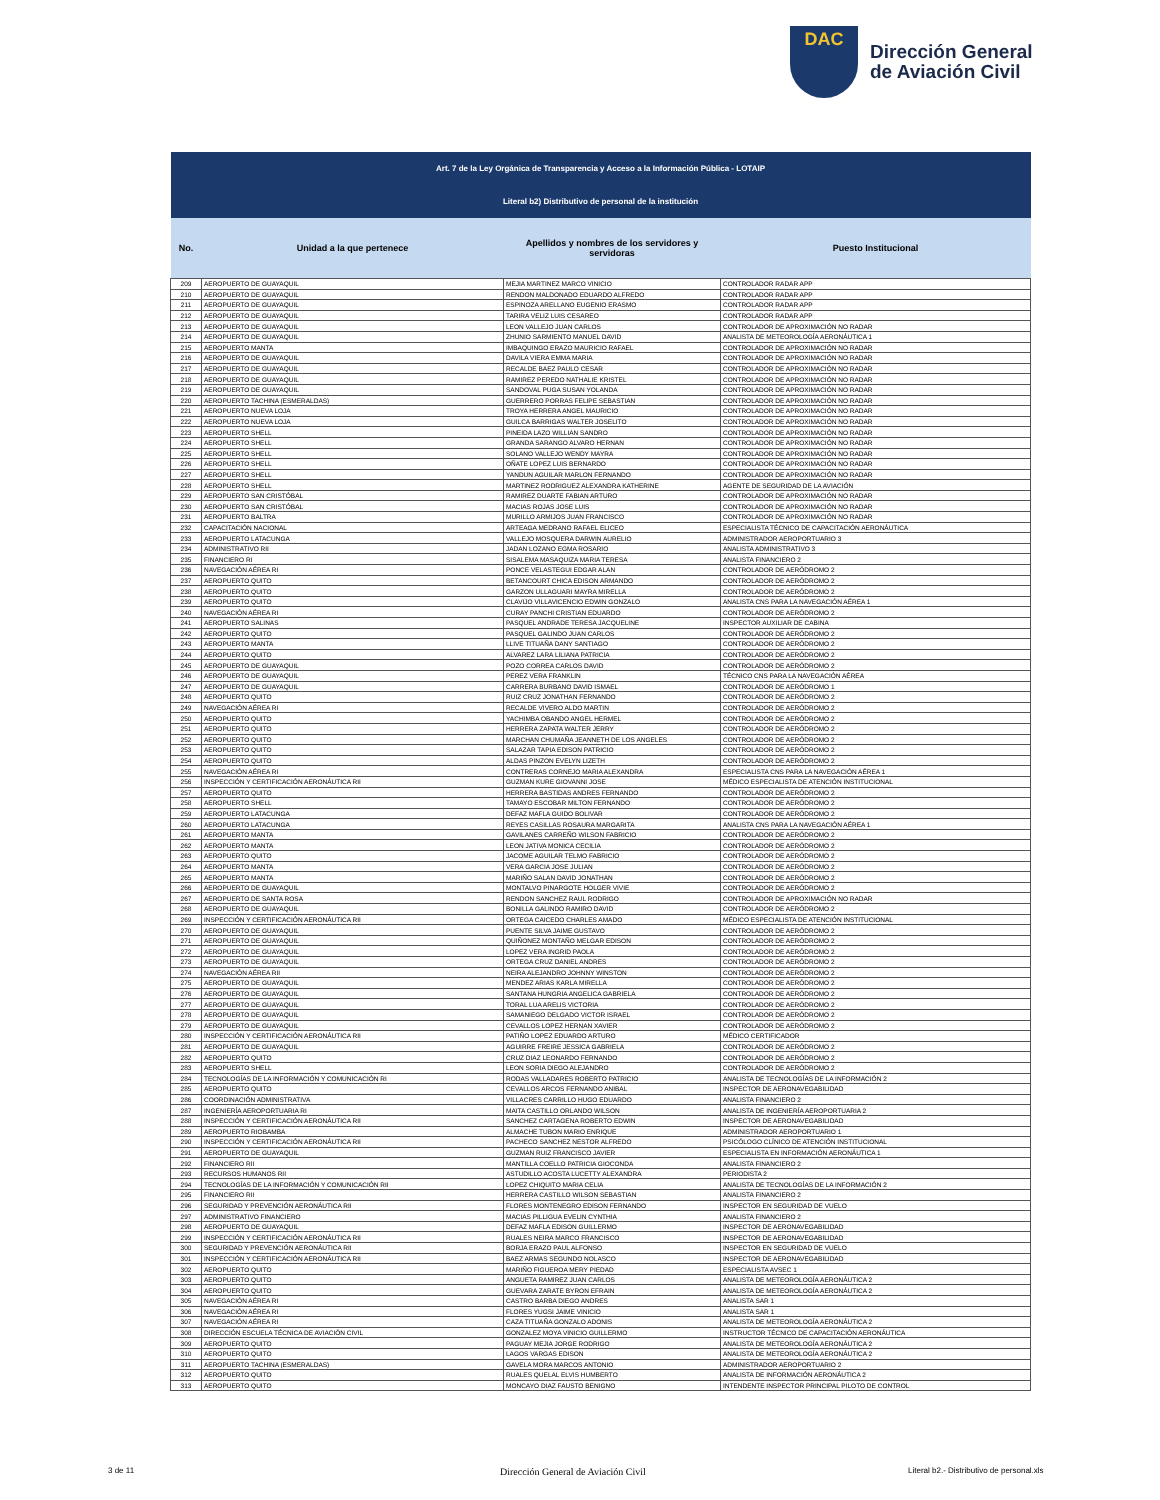DAC
Dirección General
de Aviación Civil
| Art. 7 de la Ley Orgánica de Transparencia y Acceso a la Información Pública - LOTAIP | | | |
| --- | --- | --- | --- |
| Literal b2) Distributivo de personal de la institución | | | |
| No. | Unidad a la que pertenece | Apellidos y nombres de los servidores y servidoras | Puesto Institucional |
| 209 | AEROPUERTO DE GUAYAQUIL | MEJIA MARTINEZ MARCO VINICIO | CONTROLADOR RADAR APP |
| 210 | AEROPUERTO DE GUAYAQUIL | RENDON MALDONADO EDUARDO ALFREDO | CONTROLADOR RADAR APP |
| 211 | AEROPUERTO DE GUAYAQUIL | ESPINOZA ARELLANO EUGENIO ERASMO | CONTROLADOR RADAR APP |
| 212 | AEROPUERTO DE GUAYAQUIL | TARIRA VELIZ LUIS CESAREO | CONTROLADOR RADAR APP |
| 213 | AEROPUERTO DE GUAYAQUIL | LEON VALLEJO JUAN CARLOS | CONTROLADOR DE APROXIMACIÓN NO RADAR |
| 214 | AEROPUERTO DE GUAYAQUIL | ZHUNIO SARMIENTO MANUEL DAVID | ANALISTA DE METEOROLOGÍA AERONÁUTICA 1 |
| 215 | AEROPUERTO MANTA | IMBAQUINGO ERAZO MAURICIO RAFAEL | CONTROLADOR DE APROXIMACIÓN NO RADAR |
| 216 | AEROPUERTO DE GUAYAQUIL | DAVILA VIERA EMMA MARIA | CONTROLADOR DE APROXIMACIÓN NO RADAR |
| 217 | AEROPUERTO DE GUAYAQUIL | RECALDE BAEZ PAULO CESAR | CONTROLADOR DE APROXIMACIÓN NO RADAR |
| 218 | AEROPUERTO DE GUAYAQUIL | RAMIREZ PEREDO NATHALIE KRISTEL | CONTROLADOR DE APROXIMACIÓN NO RADAR |
| 219 | AEROPUERTO DE GUAYAQUIL | SANDOVAL PUGA SUSAN YOLANDA | CONTROLADOR DE APROXIMACIÓN NO RADAR |
| 220 | AEROPUERTO TACHINA (ESMERALDAS) | GUERRERO PORRAS FELIPE SEBASTIAN | CONTROLADOR DE APROXIMACIÓN NO RADAR |
| 221 | AEROPUERTO NUEVA LOJA | TROYA HERRERA ANGEL MAURICIO | CONTROLADOR DE APROXIMACIÓN NO RADAR |
| 222 | AEROPUERTO NUEVA LOJA | GUILCA BARRIGAS WALTER JOSELITO | CONTROLADOR DE APROXIMACIÓN NO RADAR |
| 223 | AEROPUERTO SHELL | PINEIDA LAZO WILLIAN SANDRO | CONTROLADOR DE APROXIMACIÓN NO RADAR |
| 224 | AEROPUERTO SHELL | GRANDA SARANGO ALVARO HERNAN | CONTROLADOR DE APROXIMACIÓN NO RADAR |
| 225 | AEROPUERTO SHELL | SOLANO VALLEJO WENDY MAYRA | CONTROLADOR DE APROXIMACIÓN NO RADAR |
| 226 | AEROPUERTO SHELL | OÑATE LOPEZ LUIS BERNARDO | CONTROLADOR DE APROXIMACIÓN NO RADAR |
| 227 | AEROPUERTO SHELL | YANDUN AGUILAR MARLON FERNANDO | CONTROLADOR DE APROXIMACIÓN NO RADAR |
| 228 | AEROPUERTO SHELL | MARTINEZ RODRIGUEZ ALEXANDRA KATHERINE | AGENTE DE SEGURIDAD DE LA AVIACIÓN |
| 229 | AEROPUERTO SAN CRISTÓBAL | RAMIREZ DUARTE FABIAN ARTURO | CONTROLADOR DE APROXIMACIÓN NO RADAR |
| 230 | AEROPUERTO SAN CRISTÓBAL | MACIAS ROJAS JOSE LUIS | CONTROLADOR DE APROXIMACIÓN NO RADAR |
| 231 | AEROPUERTO BALTRA | MURILLO ARMIJOS JUAN FRANCISCO | CONTROLADOR DE APROXIMACIÓN NO RADAR |
| 232 | CAPACITACIÓN NACIONAL | ARTEAGA MEDRANO RAFAEL ELICEO | ESPECIALISTA TÉCNICO DE CAPACITACIÓN AERONÁUTICA |
| 233 | AEROPUERTO LATACUNGA | VALLEJO MOSQUERA DARWIN AURELIO | ADMINISTRADOR AEROPORTUARIO 3 |
| 234 | ADMINISTRATIVO RII | JADAN LOZANO EGMA ROSARIO | ANALISTA ADMINISTRATIVO 3 |
| 235 | FINANCIERO RI | SISALEMA MASAQUIZA MARIA TERESA | ANALISTA FINANCIERO 2 |
| 236 | NAVEGACIÓN AÉREA RI | PONCE VELASTEGUI EDGAR ALAN | CONTROLADOR DE AERÓDROMO 2 |
| 237 | AEROPUERTO QUITO | BETANCOURT CHICA EDISON ARMANDO | CONTROLADOR DE AERÓDROMO 2 |
| 238 | AEROPUERTO QUITO | GARZON ULLAGUARI MAYRA MIRELLA | CONTROLADOR DE AERÓDROMO 2 |
| 239 | AEROPUERTO QUITO | CLAVIJO VILLAVICENCIO EDWIN GONZALO | ANALISTA CNS PARA LA NAVEGACIÓN AÉREA 1 |
| 240 | NAVEGACIÓN AÉREA RI | CURAY PANCHI CRISTIAN EDUARDO | CONTROLADOR DE AERÓDROMO 2 |
| 241 | AEROPUERTO SALINAS | PASQUEL ANDRADE TERESA JACQUELINE | INSPECTOR AUXILIAR DE CABINA |
| 242 | AEROPUERTO QUITO | PASQUEL GALINDO JUAN CARLOS | CONTROLADOR DE AERÓDROMO 2 |
| 243 | AEROPUERTO MANTA | LLIVE TITUAÑA DANY SANTIAGO | CONTROLADOR DE AERÓDROMO 2 |
| 244 | AEROPUERTO QUITO | ALVAREZ LARA LILIANA PATRICIA | CONTROLADOR DE AERÓDROMO 2 |
| 245 | AEROPUERTO DE GUAYAQUIL | POZO CORREA CARLOS DAVID | CONTROLADOR DE AERÓDROMO 2 |
| 246 | AEROPUERTO DE GUAYAQUIL | PEREZ VERA FRANKLIN | TÉCNICO CNS PARA LA NAVEGACIÓN AÉREA |
| 247 | AEROPUERTO DE GUAYAQUIL | CARRERA BURBANO DAVID ISMAEL | CONTROLADOR DE AERÓDROMO 1 |
| 248 | AEROPUERTO QUITO | RUIZ CRUZ JONATHAN FERNANDO | CONTROLADOR DE AERÓDROMO 2 |
| 249 | NAVEGACIÓN AÉREA RI | RECALDE VIVERO ALDO MARTIN | CONTROLADOR DE AERÓDROMO 2 |
| 250 | AEROPUERTO QUITO | YACHIMBA OBANDO ANGEL HERMEL | CONTROLADOR DE AERÓDROMO 2 |
| 251 | AEROPUERTO QUITO | HERRERA ZAPATA WALTER JERRY | CONTROLADOR DE AERÓDROMO 2 |
| 252 | AEROPUERTO QUITO | MARCHAN CHUMAÑA JEANNETH DE LOS ANGELES | CONTROLADOR DE AERÓDROMO 2 |
| 253 | AEROPUERTO QUITO | SALAZAR TAPIA EDISON PATRICIO | CONTROLADOR DE AERÓDROMO 2 |
| 254 | AEROPUERTO QUITO | ALDAS PINZON EVELYN LIZETH | CONTROLADOR DE AERÓDROMO 2 |
| 255 | NAVEGACIÓN AÉREA RI | CONTRERAS CORNEJO MARIA ALEXANDRA | ESPECIALISTA CNS PARA LA NAVEGACIÓN AÉREA 1 |
| 256 | INSPECCIÓN Y CERTIFICACIÓN AERONÁUTICA RII | GUZMAN KURE GIOVANNI JOSE | MÉDICO ESPECIALISTA DE ATENCIÓN INSTITUCIONAL |
| 257 | AEROPUERTO QUITO | HERRERA BASTIDAS ANDRES FERNANDO | CONTROLADOR DE AERÓDROMO 2 |
| 258 | AEROPUERTO SHELL | TAMAYO ESCOBAR MILTON FERNANDO | CONTROLADOR DE AERÓDROMO 2 |
| 259 | AEROPUERTO LATACUNGA | DEFAZ MAFLA GUIDO BOLIVAR | CONTROLADOR DE AERÓDROMO 2 |
| 260 | AEROPUERTO LATACUNGA | REYES CASILLAS ROSAURA MARGARITA | ANALISTA CNS PARA LA NAVEGACIÓN AÉREA 1 |
| 261 | AEROPUERTO MANTA | GAVILANES CARREÑO WILSON FABRICIO | CONTROLADOR DE AERÓDROMO 2 |
| 262 | AEROPUERTO MANTA | LEON JATIVA MONICA CECILIA | CONTROLADOR DE AERÓDROMO 2 |
| 263 | AEROPUERTO QUITO | JACOME AGUILAR TELMO FABRICIO | CONTROLADOR DE AERÓDROMO 2 |
| 264 | AEROPUERTO MANTA | VERA GARCIA JOSE JULIAN | CONTROLADOR DE AERÓDROMO 2 |
| 265 | AEROPUERTO MANTA | MARIÑO SALAN DAVID JONATHAN | CONTROLADOR DE AERÓDROMO 2 |
| 266 | AEROPUERTO DE GUAYAQUIL | MONTALVO PINARGOTE HOLGER VIVIE | CONTROLADOR DE AERÓDROMO 2 |
| 267 | AEROPUERTO DE SANTA ROSA | RENDON SANCHEZ RAUL RODRIGO | CONTROLADOR DE APROXIMACIÓN NO RADAR |
| 268 | AEROPUERTO DE GUAYAQUIL | BONILLA GALINDO RAMIRO DAVID | CONTROLADOR DE AERÓDROMO 2 |
| 269 | INSPECCIÓN Y CERTIFICACIÓN AERONÁUTICA RII | ORTEGA CAICEDO CHARLES AMADO | MÉDICO ESPECIALISTA DE ATENCIÓN INSTITUCIONAL |
| 270 | AEROPUERTO DE GUAYAQUIL | PUENTE SILVA JAIME GUSTAVO | CONTROLADOR DE AERÓDROMO 2 |
| 271 | AEROPUERTO DE GUAYAQUIL | QUIÑONEZ MONTAÑO MELGAR EDISON | CONTROLADOR DE AERÓDROMO 2 |
| 272 | AEROPUERTO DE GUAYAQUIL | LOPEZ VERA INGRID PAOLA | CONTROLADOR DE AERÓDROMO 2 |
| 273 | AEROPUERTO DE GUAYAQUIL | ORTEGA CRUZ DANIEL ANDRES | CONTROLADOR DE AERÓDROMO 2 |
| 274 | NAVEGACIÓN AÉREA RII | NEIRA ALEJANDRO JOHNNY WINSTON | CONTROLADOR DE AERÓDROMO 2 |
| 275 | AEROPUERTO DE GUAYAQUIL | MENDEZ ARIAS KARLA MIRELLA | CONTROLADOR DE AERÓDROMO 2 |
| 276 | AEROPUERTO DE GUAYAQUIL | SANTANA HUNGRIA ANGELICA GABRIELA | CONTROLADOR DE AERÓDROMO 2 |
| 277 | AEROPUERTO DE GUAYAQUIL | TORAL LUA ARELIS VICTORIA | CONTROLADOR DE AERÓDROMO 2 |
| 278 | AEROPUERTO DE GUAYAQUIL | SAMANIEGO DELGADO VICTOR ISRAEL | CONTROLADOR DE AERÓDROMO 2 |
| 279 | AEROPUERTO DE GUAYAQUIL | CEVALLOS LOPEZ HERNAN XAVIER | CONTROLADOR DE AERÓDROMO 2 |
| 280 | INSPECCIÓN Y CERTIFICACIÓN AERONÁUTICA RII | PATIÑO LOPEZ EDUARDO ARTURO | MÉDICO CERTIFICADOR |
| 281 | AEROPUERTO DE GUAYAQUIL | AGUIRRE FREIRE JESSICA GABRIELA | CONTROLADOR DE AERÓDROMO 2 |
| 282 | AEROPUERTO QUITO | CRUZ DIAZ LEONARDO FERNANDO | CONTROLADOR DE AERÓDROMO 2 |
| 283 | AEROPUERTO SHELL | LEON SORIA DIEGO ALEJANDRO | CONTROLADOR DE AERÓDROMO 2 |
| 284 | TECNOLOGÍAS DE LA INFORMACIÓN Y COMUNICACIÓN RI | RODAS VALLADARES ROBERTO PATRICIO | ANALISTA DE TECNOLOGÍAS DE LA INFORMACIÓN 2 |
| 285 | AEROPUERTO QUITO | CEVALLOS ARCOS FERNANDO ANIBAL | INSPECTOR DE AERONAVEGABILIDAD |
| 286 | COORDINACIÓN ADMINISTRATIVA | VILLACRES CARRILLO HUGO EDUARDO | ANALISTA FINANCIERO 2 |
| 287 | INGENIERÍA AEROPORTUARIA RI | MAITA CASTILLO ORLANDO WILSON | ANALISTA DE INGENIERÍA AEROPORTUARIA 2 |
| 288 | INSPECCIÓN Y CERTIFICACIÓN AERONÁUTICA RII | SANCHEZ CARTAGENA ROBERTO EDWIN | INSPECTOR DE AERONAVEGABILIDAD |
| 289 | AEROPUERTO RIOBAMBA | ALMACHE TUBON MARIO ENRIQUE | ADMINISTRADOR AEROPORTUARIO 1 |
| 290 | INSPECCIÓN Y CERTIFICACIÓN AERONÁUTICA RII | PACHECO SANCHEZ NESTOR ALFREDO | PSICÓLOGO CLÍNICO DE ATENCIÓN INSTITUCIONAL |
| 291 | AEROPUERTO DE GUAYAQUIL | GUZMAN RUIZ FRANCISCO JAVIER | ESPECIALISTA EN INFORMACIÓN AERONÁUTICA 1 |
| 292 | FINANCIERO RII | MANTILLA COELLO PATRICIA GIOCONDA | ANALISTA FINANCIERO 2 |
| 293 | RECURSOS HUMANOS RII | ASTUDILLO ACOSTA LUCETTY ALEXANDRA | PERIODISTA 2 |
| 294 | TECNOLOGÍAS DE LA INFORMACIÓN Y COMUNICACIÓN RII | LOPEZ CHIQUITO MARIA CELIA | ANALISTA DE TECNOLOGÍAS DE LA INFORMACIÓN 2 |
| 295 | FINANCIERO RII | HERRERA CASTILLO WILSON SEBASTIAN | ANALISTA FINANCIERO 2 |
| 296 | SEGURIDAD Y PREVENCIÓN AERONÁUTICA RII | FLORES MONTENEGRO EDISON FERNANDO | INSPECTOR EN SEGURIDAD DE VUELO |
| 297 | ADMINISTRATIVO FINANCIERO | MACIAS PILLIGUA EVELIN CYNTHIA | ANALISTA FINANCIERO 2 |
| 298 | AEROPUERTO DE GUAYAQUIL | DEFAZ MAFLA EDISON GUILLERMO | INSPECTOR DE AERONAVEGABILIDAD |
| 299 | INSPECCIÓN Y CERTIFICACIÓN AERONÁUTICA RII | RUALES NEIRA MARCO FRANCISCO | INSPECTOR DE AERONAVEGABILIDAD |
| 300 | SEGURIDAD Y PREVENCIÓN AERONÁUTICA RII | BORJA ERAZO PAUL ALFONSO | INSPECTOR EN SEGURIDAD DE VUELO |
| 301 | INSPECCIÓN Y CERTIFICACIÓN AERONÁUTICA RII | BAEZ ARMAS SEGUNDO NOLASCO | INSPECTOR DE AERONAVEGABILIDAD |
| 302 | AEROPUERTO QUITO | MARIÑO FIGUEROA MERY PIEDAD | ESPECIALISTA AVSEC 1 |
| 303 | AEROPUERTO QUITO | ANGUETA RAMIREZ JUAN CARLOS | ANALISTA DE METEOROLOGÍA AERONÁUTICA 2 |
| 304 | AEROPUERTO QUITO | GUEVARA ZARATE BYRON EFRAIN | ANALISTA DE METEOROLOGÍA AERONÁUTICA 2 |
| 305 | NAVEGACIÓN AÉREA RI | CASTRO BARBA DIEGO ANDRES | ANALISTA SAR 1 |
| 306 | NAVEGACIÓN AÉREA RI | FLORES YUGSI JAIME VINICIO | ANALISTA SAR 1 |
| 307 | NAVEGACIÓN AÉREA RI | CAZA TITUAÑA GONZALO ADONIS | ANALISTA DE METEOROLOGÍA AERONÁUTICA 2 |
| 308 | DIRECCIÓN ESCUELA TÉCNICA DE AVIACIÓN CIVIL | GONZALEZ MOYA VINICIO GUILLERMO | INSTRUCTOR TÉCNICO DE CAPACITACIÓN AERONÁUTICA |
| 309 | AEROPUERTO QUITO | PAGUAY MEJIA JORGE RODRIGO | ANALISTA DE METEOROLOGÍA AERONÁUTICA 2 |
| 310 | AEROPUERTO QUITO | LAGOS VARGAS EDISON | ANALISTA DE METEOROLOGÍA AERONÁUTICA 2 |
| 311 | AEROPUERTO TACHINA (ESMERALDAS) | GAVELA MORA MARCOS ANTONIO | ADMINISTRADOR AEROPORTUARIO 2 |
| 312 | AEROPUERTO QUITO | RUALES QUELAL ELVIS HUMBERTO | ANALISTA DE INFORMACIÓN AERONÁUTICA 2 |
| 313 | AEROPUERTO QUITO | MONCAYO DIAZ FAUSTO BENIGNO | INTENDENTE INSPECTOR PRINCIPAL PILOTO DE CONTROL |
3 de 11
Dirección General de Aviación Civil
Literal b2.- Distributivo de personal.xls